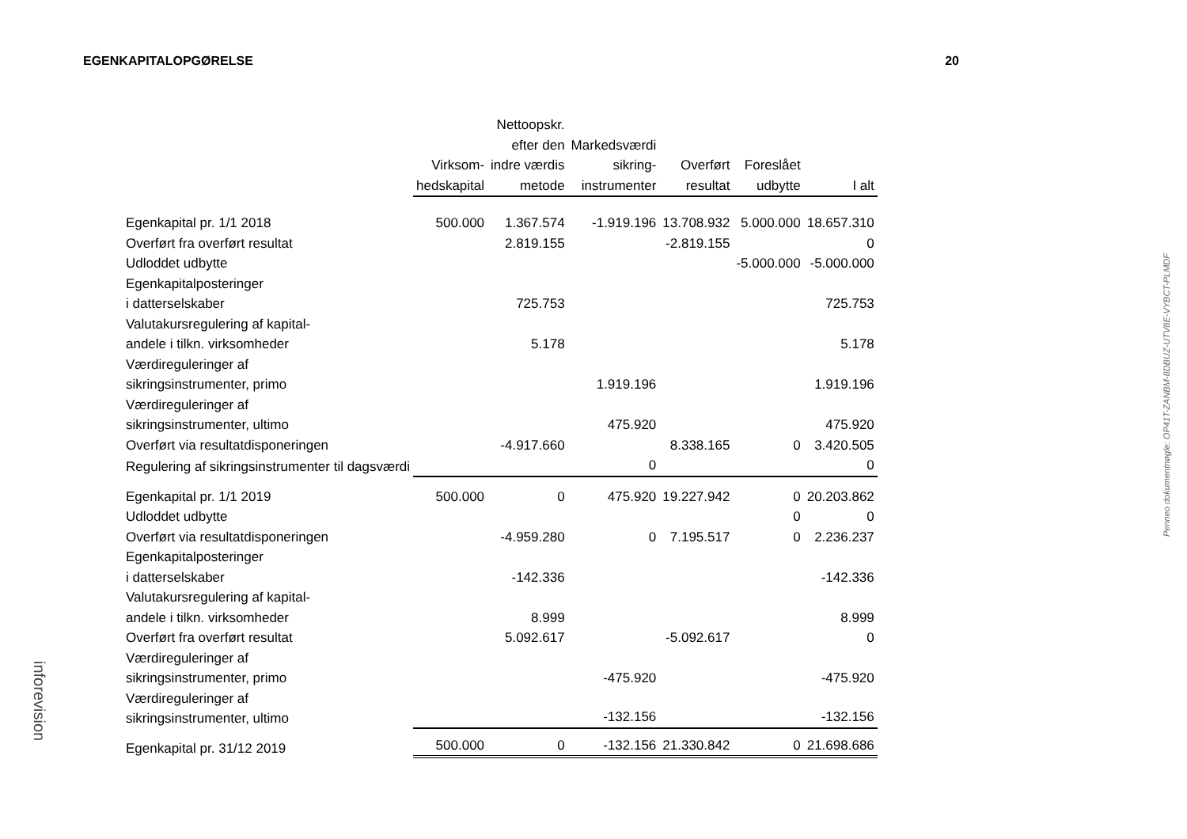EGENKAPITALOPGØRELSE 20
| | Virksom- hedskapital | Nettoopskr. efter den indre værdis metode | Markedsværdi sikring- instrumenter | Overført resultat | Foreslået udbytte | I alt |
| --- | --- | --- | --- | --- | --- | --- |
| Egenkapital pr. 1/1 2018 | 500.000 | 1.367.574 | -1.919.196 | 13.708.932 | 5.000.000 | 18.657.310 |
| Overført fra overført resultat | | 2.819.155 | | -2.819.155 | | 0 |
| Udloddet udbytte | | | | | -5.000.000 | -5.000.000 |
| Egenkapitalposteringer i datterselskaber | | 725.753 | | | | 725.753 |
| Valutakursregulering af kapital- andele i tilkn. virksomheder | | 5.178 | | | | 5.178 |
| Værdireguleringer af sikringsinstrumenter, primo | | | 1.919.196 | | | 1.919.196 |
| Værdireguleringer af sikringsinstrumenter, ultimo | | | 475.920 | | | 475.920 |
| Overført via resultatdisponeringen | | -4.917.660 | | 8.338.165 | 0 | 3.420.505 |
| Regulering af sikringsinstrumenter til dagsværdi | | | 0 | | | 0 |
| Egenkapital pr. 1/1 2019 | 500.000 | 0 | 475.920 | 19.227.942 | 0 | 20.203.862 |
| Udloddet udbytte | | | | | 0 | 0 |
| Overført via resultatdisponeringen | | -4.959.280 | 0 | 7.195.517 | 0 | 2.236.237 |
| Egenkapitalposteringer i datterselskaber | | -142.336 | | | | -142.336 |
| Valutakursregulering af kapital- andele i tilkn. virksomheder | | 8.999 | | | | 8.999 |
| Overført fra overført resultat | | 5.092.617 | | -5.092.617 | | 0 |
| Værdireguleringer af sikringsinstrumenter, primo | | | -475.920 | | | -475.920 |
| Værdireguleringer af sikringsinstrumenter, ultimo | | | -132.156 | | | -132.156 |
| Egenkapital pr. 31/12 2019 | 500.000 | 0 | -132.156 | 21.330.842 | 0 | 21.698.686 |
Penneo dokumentnøgle: OP41T-ZANBM-8DBUZ-UTV8E-VYBCT-PLMDF
inforevision